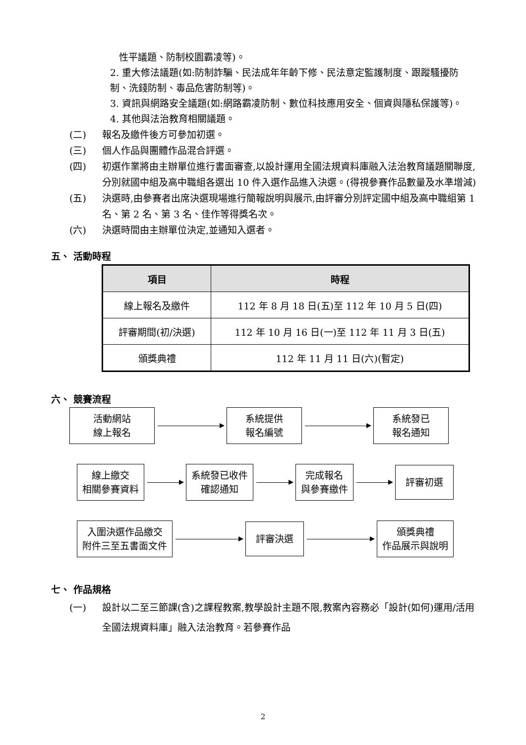性平議題、防制校園霸凌等)。
2. 重大修法議題(如:防制詐騙、民法成年年齡下修、民法意定監護制度、跟蹤騷擾防制、洗錢防制、毒品危害防制等)。
3. 資訊與網路安全議題(如:網路霸凌防制、數位科技應用安全、個資與隱私保護等)。
4. 其他與法治教育相關議題。
(二) 報名及繳件後方可參加初選。
(三) 個人作品與團體作品混合評選。
(四) 初選作業將由主辦單位進行書面審查,以設計運用全國法規資料庫融入法治教育議題關聯度,分別就國中組及高中職組各選出 10 件入選作品進入決選。(得視參賽作品數量及水準增減)
(五) 決選時,由參賽者出席決選現場進行簡報說明與展示,由評審分別評定國中組及高中職組第 1 名、第 2 名、第 3 名、佳作等得獎名次。
(六) 決選時間由主辦單位決定,並通知入選者。
五、 活動時程
| 項目 | 時程 |
| --- | --- |
| 線上報名及繳件 | 112 年 8 月 18 日(五)至 112 年 10 月 5 日(四) |
| 評審期間(初/決選) | 112 年 10 月 16 日(一)至 112 年 11 月 3 日(五) |
| 頒獎典禮 | 112 年 11 月 11 日(六)(暫定) |
六、 競賽流程
活動網站
線上報名
系統提供
報名編號
系統發已
報名通知
線上繳交
相關參賽資料
系統發已收件
確認通知
完成報名
與參賽繳件
評審初選
入圍決選作品繳交
附件三至五書面文件
評審決選
頒獎典禮
作品展示與說明
七、 作品規格
(一) 設計以二至三節課(含)之課程教案,教學設計主題不限,教案內容務必「設計(如何)運用/活用全國法規資料庫」融入法治教育。若參賽作品
2